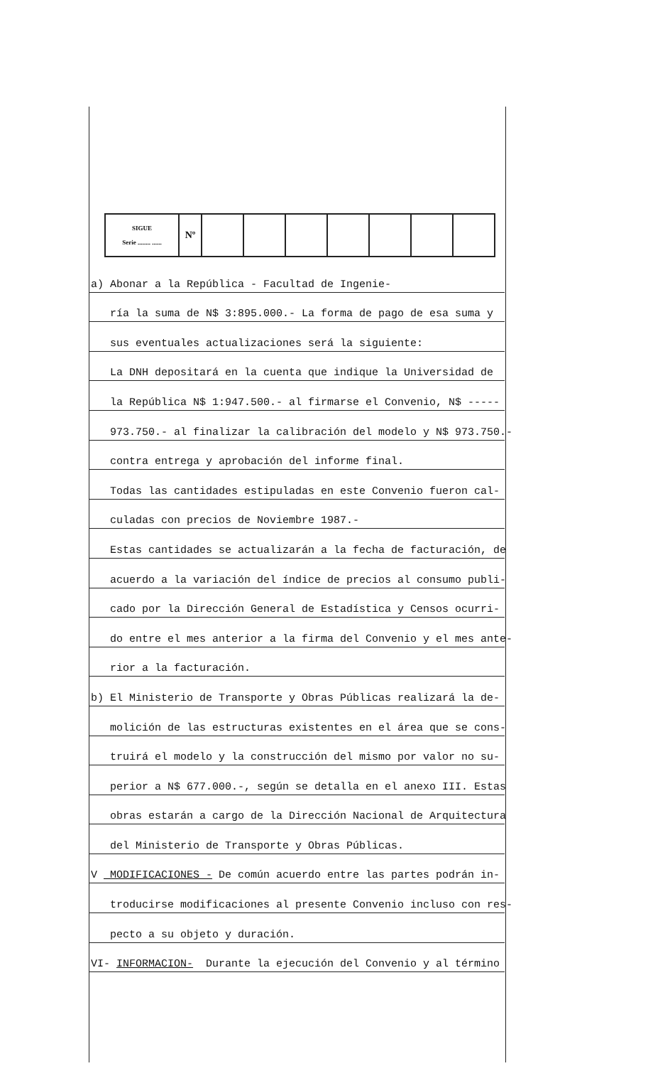| SIGUE Serie ........ ...... | Nº | | | | | | | |
a) Abonar a la República - Facultad de Ingenie-
ría la suma de N$ 3:895.000.- La forma de pago de esa suma y
sus eventuales actualizaciones será la siguiente:
La DNH depositará en la cuenta que indique la Universidad de
la República N$ 1:947.500.- al firmarse el Convenio, N$ -----
973.750.- al finalizar la calibración del modelo y N$ 973.750.-
contra entrega y aprobación del informe final.
Todas las cantidades estipuladas en este Convenio fueron cal-
culadas con precios de Noviembre 1987.-
Estas cantidades se actualizarán a la fecha de facturación, de
acuerdo a la variación del índice de precios al consumo publi-
cado por la Dirección General de Estadística y Censos ocurri-
do entre el mes anterior a la firma del Convenio y el mes ante-
rior a la facturación.
b) El Ministerio de Transporte y Obras Públicas realizará la de-
molición de las estructuras existentes en el área que se cons-
truirá el modelo y la construcción del mismo por valor no su-
perior a N$ 677.000.-, según se detalla en el anexo III. Estas
obras estarán a cargo de la Dirección Nacional de Arquitectura
del Ministerio de Transporte y Obras Públicas.
V _MODIFICACIONES - De común acuerdo entre las partes podrán in-
troducirse modificaciones al presente Convenio incluso con res-
pecto a su objeto y duración.
VI- INFORMACION- Durante la ejecución del Convenio y al término